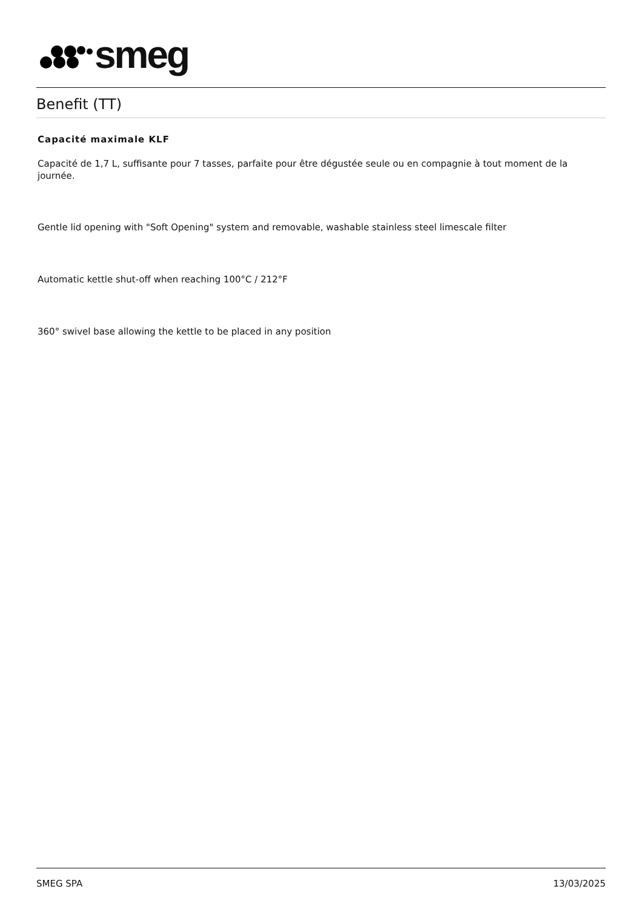smeg
Benefit (TT)
Capacité maximale KLF
Capacité de 1,7 L, suffisante pour 7 tasses, parfaite pour être dégustée seule ou en compagnie à tout moment de la journée.
Gentle lid opening with "Soft Opening" system and removable, washable stainless steel limescale filter
Automatic kettle shut-off when reaching 100°C / 212°F
360° swivel base allowing the kettle to be placed in any position
SMEG SPA 13/03/2025